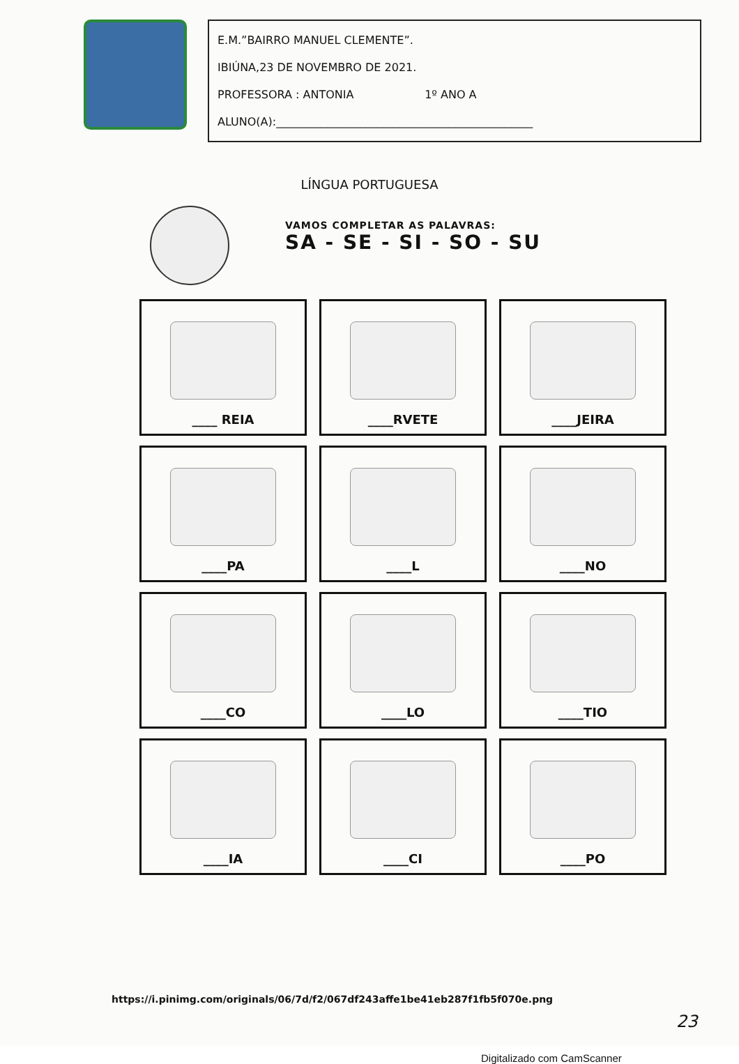E.M.”BAIRRO MANUEL CLEMENTE”.
IBIÚNA,23 DE NOVEMBRO DE 2021.
PROFESSORA : ANTONIA 1º ANO A
ALUNO(A):______________________________________________
LÍNGUA PORTUGUESA
VAMOS COMPLETAR AS PALAVRAS:
SA - SE - SI - SO - SU
____ REIA
____RVETE
____JEIRA
____PA
____L
____NO
____CO
____LO
____TIO
____IA
____CI
____PO
https://i.pinimg.com/originals/06/7d/f2/067df243affe1be41eb287f1fb5f070e.png
23
Digitalizado com CamScanner